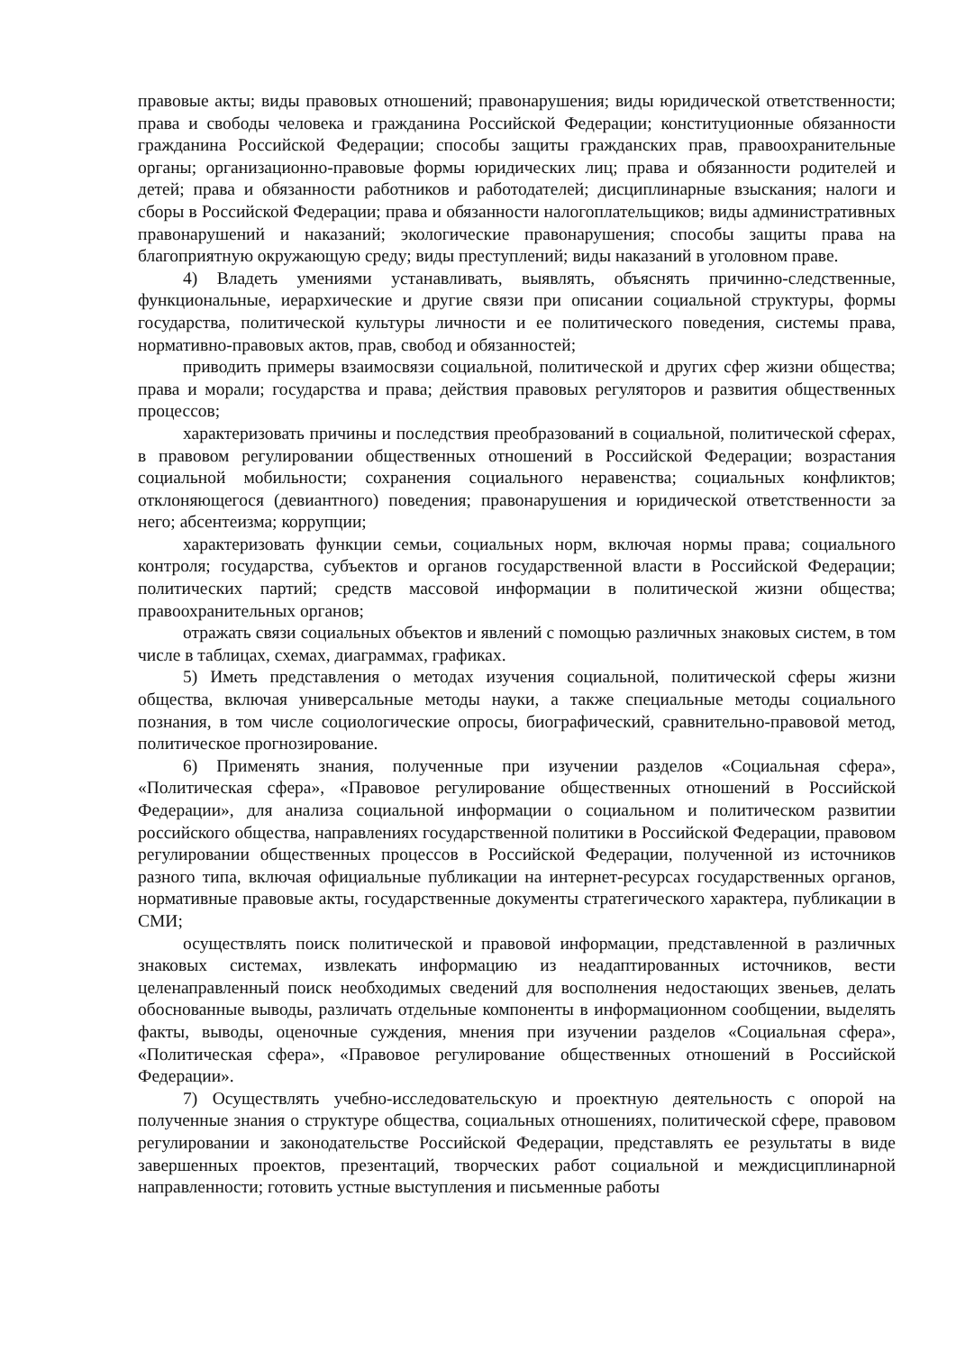правовые акты; виды правовых отношений; правонарушения; виды юридической ответственности; права и свободы человека и гражданина Российской Федерации; конституционные обязанности гражданина Российской Федерации; способы защиты гражданских прав, правоохранительные органы; организационно-правовые формы юридических лиц; права и обязанности родителей и детей; права и обязанности работников и работодателей; дисциплинарные взыскания; налоги и сборы в Российской Федерации; права и обязанности налогоплательщиков; виды административных правонарушений и наказаний; экологические правонарушения; способы защиты права на благоприятную окружающую среду; виды преступлений; виды наказаний в уголовном праве.
4) Владеть умениями устанавливать, выявлять, объяснять причинно-следственные, функциональные, иерархические и другие связи при описании социальной структуры, формы государства, политической культуры личности и ее политического поведения, системы права, нормативно-правовых актов, прав, свобод и обязанностей;
приводить примеры взаимосвязи социальной, политической и других сфер жизни общества; права и морали; государства и права; действия правовых регуляторов и развития общественных процессов;
характеризовать причины и последствия преобразований в социальной, политической сферах, в правовом регулировании общественных отношений в Российской Федерации; возрастания социальной мобильности; сохранения социального неравенства; социальных конфликтов; отклоняющегося (девиантного) поведения; правонарушения и юридической ответственности за него; абсентеизма; коррупции;
характеризовать функции семьи, социальных норм, включая нормы права; социального контроля; государства, субъектов и органов государственной власти в Российской Федерации; политических партий; средств массовой информации в политической жизни общества; правоохранительных органов;
отражать связи социальных объектов и явлений с помощью различных знаковых систем, в том числе в таблицах, схемах, диаграммах, графиках.
5) Иметь представления о методах изучения социальной, политической сферы жизни общества, включая универсальные методы науки, а также специальные методы социального познания, в том числе социологические опросы, биографический, сравнительно-правовой метод, политическое прогнозирование.
6) Применять знания, полученные при изучении разделов «Социальная сфера», «Политическая сфера», «Правовое регулирование общественных отношений в Российской Федерации», для анализа социальной информации о социальном и политическом развитии российского общества, направлениях государственной политики в Российской Федерации, правовом регулировании общественных процессов в Российской Федерации, полученной из источников разного типа, включая официальные публикации на интернет-ресурсах государственных органов, нормативные правовые акты, государственные документы стратегического характера, публикации в СМИ;
осуществлять поиск политической и правовой информации, представленной в различных знаковых системах, извлекать информацию из неадаптированных источников, вести целенаправленный поиск необходимых сведений для восполнения недостающих звеньев, делать обоснованные выводы, различать отдельные компоненты в информационном сообщении, выделять факты, выводы, оценочные суждения, мнения при изучении разделов «Социальная сфера», «Политическая сфера», «Правовое регулирование общественных отношений в Российской Федерации».
7) Осуществлять учебно-исследовательскую и проектную деятельность с опорой на полученные знания о структуре общества, социальных отношениях, политической сфере, правовом регулировании и законодательстве Российской Федерации, представлять ее результаты в виде завершенных проектов, презентаций, творческих работ социальной и междисциплинарной направленности; готовить устные выступления и письменные работы